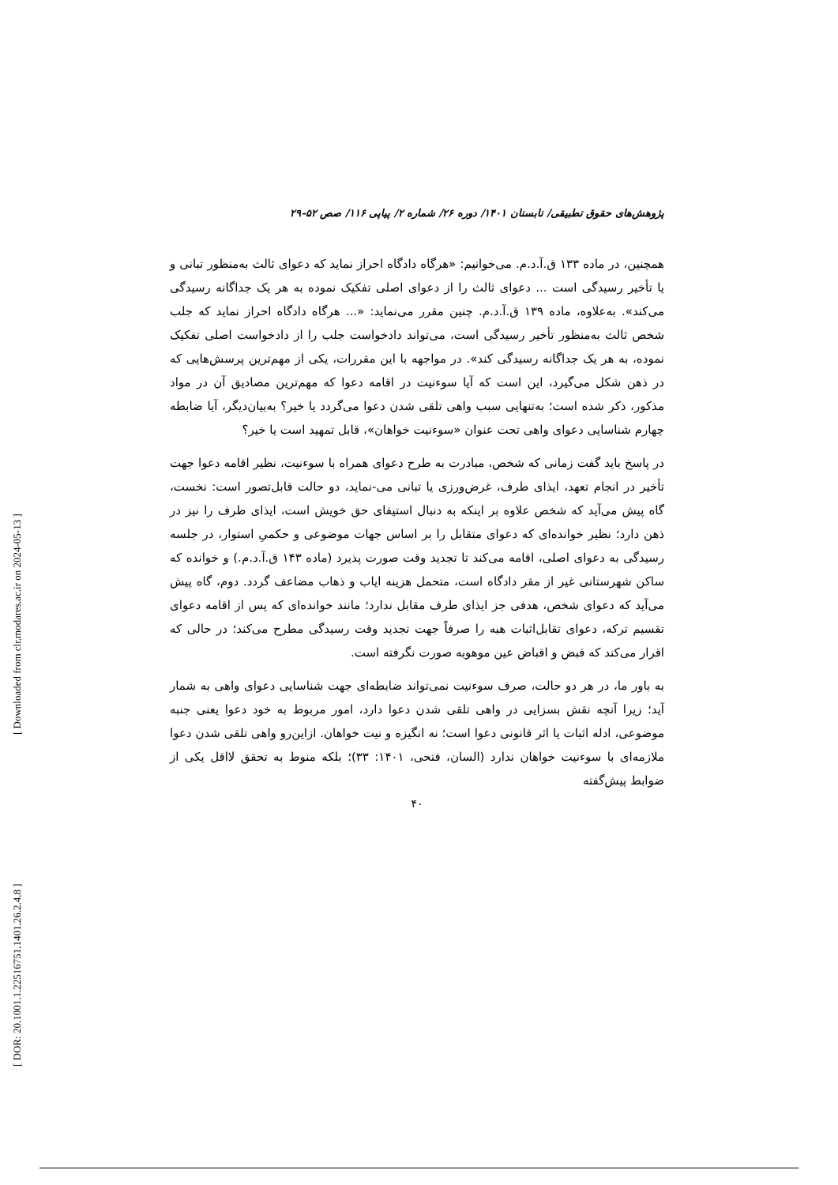[ DOR: 20.1001.1.22516751.1401.26.2.4.8 ] [ Downloaded from clr.modares.ac.ir on 2024-05-13 ]
پژوهش‌های حقوق تطبیقی/ تابستان ۱۴۰۱/ دوره ۲۶/ شماره ۲/ پیاپی ۱۱۶/ صص ۵۲-۲۹
همچنین، در ماده ۱۳۳ ق.آ.د.م. می‌خوانیم: «هرگاه دادگاه احراز نماید که دعوای ثالث به‌منظور تبانی و یا تأخیر رسیدگی است ... دعوای ثالث را از دعوای اصلی تفکیک نموده به هر یک جداگانه رسیدگی می‌کند». به‌علاوه، ماده ۱۳۹ ق.آ.د.م. چنین مقرر می‌نماید: «... هرگاه دادگاه احراز نماید که جلب شخص ثالث به‌منظور تأخیر رسیدگی است، می‌تواند دادخواست جلب را از دادخواست اصلی تفکیک نموده، به هر یک جداگانه رسیدگی کند». در مواجهه با این مقررات، یکی از مهم‌ترین پرسش‌هایی که در ذهن شکل می‌گیرد، این است که آیا سوءنیت در اقامه دعوا که مهم‌ترین مصادیق آن در مواد مذکور، ذکر شده است؛ به‌تنهایی سبب واهی تلقی شدن دعوا می‌گردد یا خیر؟ به‌بیان‌دیگر، آیا ضابطه چهارم شناسایی دعوای واهی تحت عنوان «سوءنیت خواهان»، قابل تمهید است یا خیر؟
در پاسخ باید گفت زمانی که شخص، مبادرت به طرح دعوای همراه با سوءنیت، نظیر اقامه دعوا جهت تأخیر در انجام تعهد، ایذای طرف، غرض‌ورزی یا تبانی می-نماید، دو حالت قابل‌تصور است: نخست، گاه پیش می‌آید که شخص علاوه بر اینکه به دنبال استیفای حق خویش است، ایذای طرف را نیز در ذهن دارد؛ نظیر خوانده‌ای که دعوای متقابل را بر اساس جهات موضوعی و حکمیِ استوار، در جلسه رسیدگی به دعوای اصلی، اقامه می‌کند تا تجدید وقت صورت پذیرد (ماده ۱۴۳ ق.آ.د.م.) و خوانده که ساکن شهرستانی غیر از مقر دادگاه است، متحمل هزینه ایاب و ذهاب مضاعف گردد. دوم، گاه پیش می‌آید که دعوای شخص، هدفی جز ایذای طرف مقابل ندارد؛ مانند خوانده‌ای که پس از اقامه دعوای تقسیم ترکه، دعوای تقابل‌اثبات هبه را صرفاً جهت تجدید وقت رسیدگی مطرح می‌کند؛ در حالی که اقرار می‌کند که قبض و اقباض عین موهوبه صورت نگرفته است.
به باور ما، در هر دو حالت، صرف سوءنیت نمی‌تواند ضابطه‌ای جهت شناسایی دعوای واهی به شمار آید؛ زیرا آنچه نقش بسزایی در واهی تلقی شدن دعوا دارد، امور مربوط به خود دعوا یعنی جنبه موضوعی، ادله اثبات یا اثر قانونی دعوا است؛ نه انگیزه و نیت خواهان. ازاین‌رو واهی تلقی شدن دعوا ملازمه‌ای با سوءنیت خواهان ندارد (السان، فتحی، ۱۴۰۱: ۳۳)؛ بلکه منوط به تحقق لااقل یکی از ضوابط پیش‌گفته
۴۰